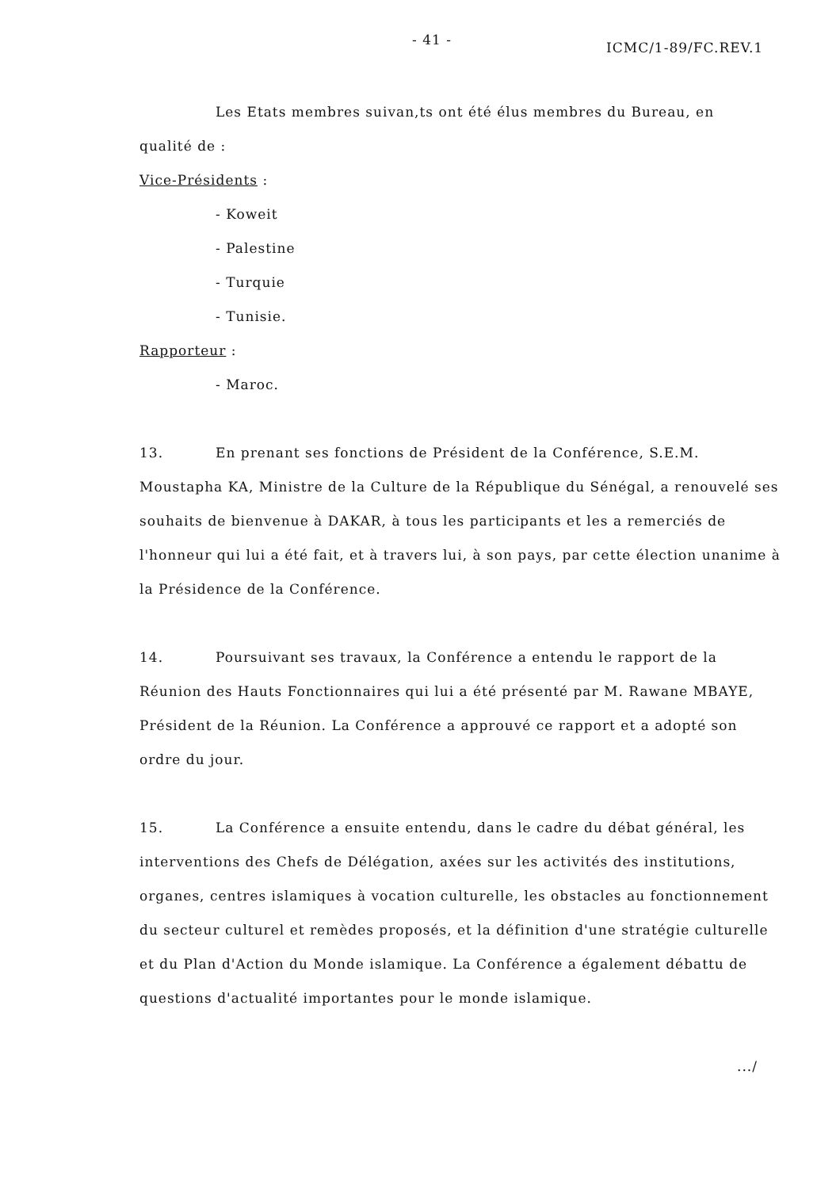- 41 - ICMC/1-89/FC.REV.1
Les Etats membres suivan,ts ont été élus membres du Bureau, en
qualité de :
Vice-Présidents :
- Koweit
- Palestine
- Turquie
- Tunisie.
Rapporteur :
- Maroc.
13. En prenant ses fonctions de Président de la Conférence, S.E.M. Moustapha KA, Ministre de la Culture de la République du Sénégal, a renouvelé ses souhaits de bienvenue à DAKAR, à tous les participants et les a remerciés de l'honneur qui lui a été fait, et à travers lui, à son pays, par cette élection unanime à la Présidence de la Conférence.
14. Poursuivant ses travaux, la Conférence a entendu le rapport de la Réunion des Hauts Fonctionnaires qui lui a été présenté par M. Rawane MBAYE, Président de la Réunion. La Conférence a approuvé ce rapport et a adopté son ordre du jour.
15. La Conférence a ensuite entendu, dans le cadre du débat général, les interventions des Chefs de Délégation, axées sur les activités des institutions, organes, centres islamiques à vocation culturelle, les obstacles au fonctionnement du secteur culturel et remèdes proposés, et la définition d'une stratégie culturelle et du Plan d'Action du Monde islamique. La Conférence a également débattu de questions d'actualité importantes pour le monde islamique.
.../